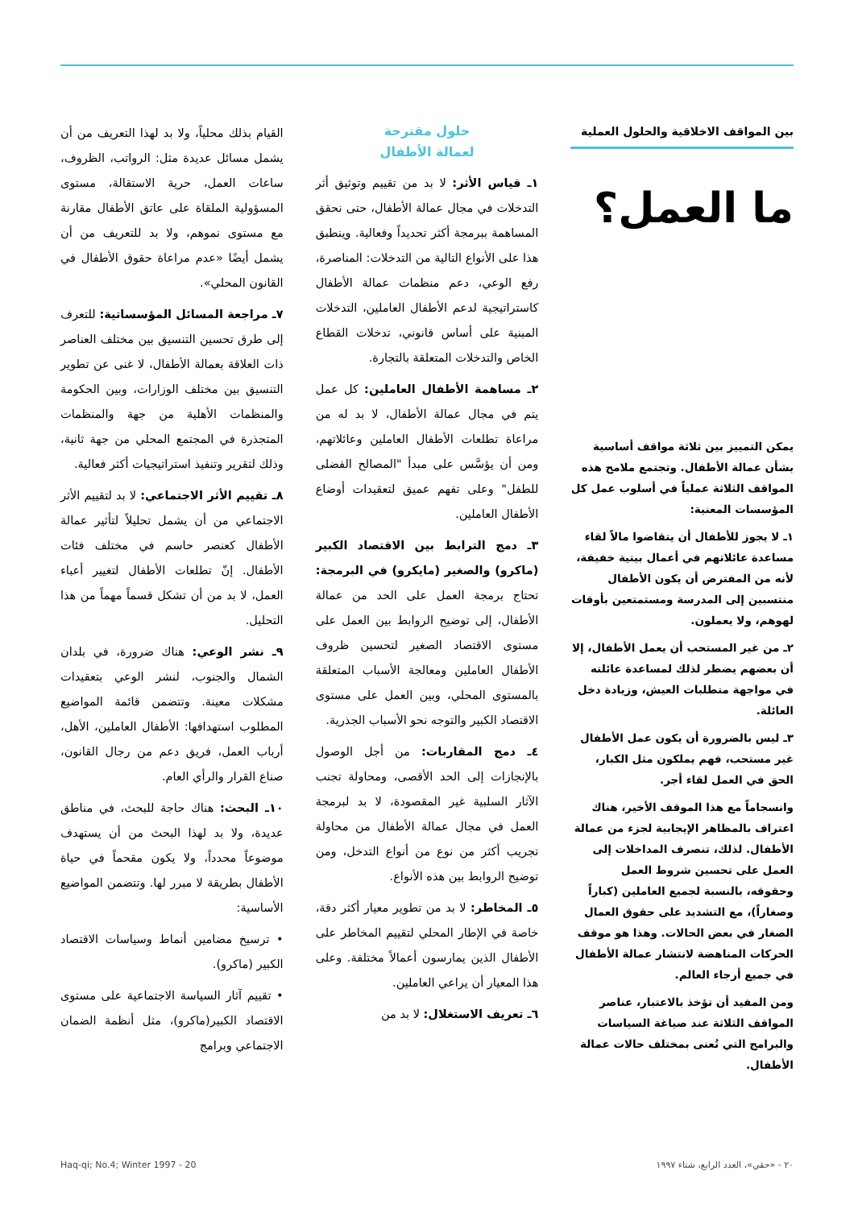بين المواقف الاخلاقية والحلول العملية
ما العمل؟
يمكن التمييز بين ثلاثة مواقف أساسية بشأن عمالة الأطفال. وتجتمع ملامح هذه المواقف الثلاثة عملياً في أسلوب عمل كل المؤسسات المعنية:
١ـ لا يجوز للأطفال أن يتقاضوا مالاً لقاء مساعدة عائلاتهم في أعمال بيتية خفيفة، لأنه من المفترض أن يكون الأطفال منتسبين إلى المدرسة ومستمتعين بأوقات لهوهم، ولا يعملون.
٢ـ من غير المستحب أن يعمل الأطفال، إلا أن بعضهم يضطر لذلك لمساعدة عائلته في مواجهة متطلبات العيش، وزيادة دخل العائلة.
٣ـ ليس بالضرورة أن يكون عمل الأطفال غير مستحب، فهم يملكون مثل الكبار، الحق في العمل لقاء أجر.
وانسجاماً مع هذا الموقف الأخير، هناك اعتراف بالمظاهر الإيجابية لجزء من عمالة الأطفال. لذلك، تنصرف المداخلات إلى العمل على تحسين شروط العمل وحقوقه، بالنسبة لجميع العاملين (كباراً وصغاراً)، مع التشديد على حقوق العمال الصغار في بعض الحالات. وهذا هو موقف الحركات المناهضة لانتشار عمالة الأطفال في جميع أرجاء العالم.
ومن المفيد أن تؤخذ بالاعتبار، عناصر المواقف الثلاثة عند صياغة السياسات والبرامج التي تُعنى بمختلف حالات عمالة الأطفال.
حلول مقترحة
لعمالة الأطفال
١ـ قياس الأثر: لا بد من تقييم وتوثيق أثر التدخلات في مجال عمالة الأطفال، حتى نحقق المساهمة ببرمجة أكثر تحديداً وفعالية. وينطبق هذا على الأنواع التالية من التدخلات: المناصرة، رفع الوعي، دعم منظمات عمالة الأطفال كاستراتيجية لدعم الأطفال العاملين، التدخلات المبنية على أساس قانوني، تدخلات القطاع الخاص والتدخلات المتعلقة بالتجارة.
٢ـ مساهمة الأطفال العاملين: كل عمل يتم في مجال عمالة الأطفال، لا بد له من مراعاة تطلعات الأطفال العاملين وعائلاتهم، ومن أن يؤسَّس على مبدأ "المصالح الفضلى للطفل" وعلى تفهم عميق لتعقيدات أوضاع الأطفال العاملين.
٣ـ دمج الترابط بين الاقتصاد الكبير (ماكرو) والصغير (مايكرو) في البرمجة: تحتاج برمجة العمل على الحد من عمالة الأطفال، إلى توضيح الروابط بين العمل على مستوى الاقتصاد الصغير لتحسين ظروف الأطفال العاملين ومعالجة الأسباب المتعلقة بالمستوى المحلي، وبين العمل على مستوى الاقتصاد الكبير والتوجه نحو الأسباب الجذرية.
٤ـ دمج المقاربات: من أجل الوصول بالإنجازات إلى الحد الأقصى، ومحاولة تجنب الآثار السلبية غير المقصودة، لا بد لبرمجة العمل في مجال عمالة الأطفال من محاولة تجريب أكثر من نوع من أنواع التدخل، ومن توضيح الروابط بين هذه الأنواع.
٥ـ المخاطر: لا بد من تطوير معيار أكثر دقة، خاصة في الإطار المحلي لتقييم المخاطر على الأطفال الذين يمارسون أعمالاً مختلفة. وعلى هذا المعيار أن يراعي العاملين.
٦ـ تعريف الاستغلال: لا بد من
القيام بذلك محلياً، ولا بد لهذا التعريف من أن يشمل مسائل عديدة مثل: الرواتب، الظروف، ساعات العمل، حرية الاستقالة، مستوى المسؤولية الملقاة على عاتق الأطفال مقارنة مع مستوى نموهم، ولا بد للتعريف من أن يشمل أيضًا «عدم مراعاة حقوق الأطفال في القانون المحلي».
٧ـ مراجعة المسائل المؤسساتية: للتعرف إلى طرق تحسين التنسيق بين مختلف العناصر ذات العلاقة بعمالة الأطفال، لا غنى عن تطوير التنسيق بين مختلف الوزارات، وبين الحكومة والمنظمات الأهلية من جهة والمنظمات المتجذرة في المجتمع المحلي من جهة ثانية، وذلك لتقرير وتنفيذ استراتيجيات أكثر فعالية.
٨ـ تقييم الأثر الاجتماعي: لا بد لتقييم الأثر الاجتماعي من أن يشمل تحليلاً لتأثير عمالة الأطفال كعنصر حاسم في مختلف فئات الأطفال. إنّ تطلعات الأطفال لتغيير أعباء العمل، لا بد من أن تشكل قسماً مهماً من هذا التحليل.
٩ـ نشر الوعي: هناك ضرورة، في بلدان الشمال والجنوب، لنشر الوعي بتعقيدات مشكلات معينة. وتتضمن قائمة المواضيع المطلوب استهدافها: الأطفال العاملين، الأهل، أرباب العمل، فريق دعم من رجال القانون، صناع القرار والرأي العام.
١٠ـ البحث: هناك حاجة للبحث، في مناطق عديدة، ولا بد لهذا البحث من أن يستهدف موضوعاً محدداً، ولا يكون مقحماً في حياة الأطفال بطريقة لا مبرر لها. وتتضمن المواضيع الأساسية:
• ترسيخ مضامين أنماط وسياسات الاقتصاد الكبير (ماكرو).
• تقييم آثار السياسة الاجتماعية على مستوى الاقتصاد الكبير(ماكرو)، مثل أنظمة الضمان الاجتماعي وبرامج
٢٠ - «حقي»، العدد الرابع، شتاء ١٩٩٧ 20 - Haq-qi; No.4; Winter 1997